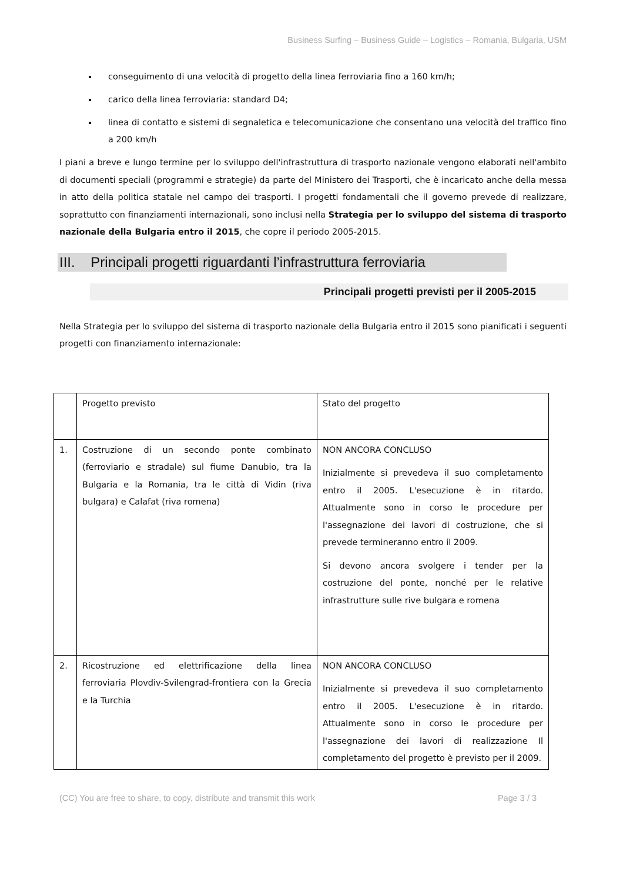Business Surfing – Business Guide – Logistics – Romania, Bulgaria, USM
conseguimento di una velocità di progetto della linea ferroviaria fino a 160 km/h;
carico della linea ferroviaria: standard D4;
linea di contatto e sistemi di segnaletica e telecomunicazione che consentano una velocità del traffico fino a 200 km/h
I piani a breve e lungo termine per lo sviluppo dell'infrastruttura di trasporto nazionale vengono elaborati nell'ambito di documenti speciali (programmi e strategie) da parte del Ministero dei Trasporti, che è incaricato anche della messa in atto della politica statale nel campo dei trasporti. I progetti fondamentali che il governo prevede di realizzare, soprattutto con finanziamenti internazionali, sono inclusi nella Strategia per lo sviluppo del sistema di trasporto nazionale della Bulgaria entro il 2015, che copre il periodo 2005-2015.
III. Principali progetti riguardanti l’infrastruttura ferroviaria
Principali progetti previsti per il 2005-2015
Nella Strategia per lo sviluppo del sistema di trasporto nazionale della Bulgaria entro il 2015 sono pianificati i seguenti progetti con finanziamento internazionale:
| | Progetto previsto | Stato del progetto |
| 1. | Costruzione di un secondo ponte combinato (ferroviario e stradale) sul fiume Danubio, tra la Bulgaria e la Romania, tra le città di Vidin (riva bulgara) e Calafat (riva romena) | NON ANCORA CONCLUSO Inizialmente si prevedeva il suo completamento entro il 2005. L'esecuzione è in ritardo. Attualmente sono in corso le procedure per l'assegnazione dei lavori di costruzione, che si prevede termineranno entro il 2009. Si devono ancora svolgere i tender per la costruzione del ponte, nonché per le relative infrastrutture sulle rive bulgara e romena |
| 2. | Ricostruzione ed elettrificazione della linea ferroviaria Plovdiv-Svilengrad-frontiera con la Grecia e la Turchia | NON ANCORA CONCLUSO Inizialmente si prevedeva il suo completamento entro il 2005. L'esecuzione è in ritardo. Attualmente sono in corso le procedure per l'assegnazione dei lavori di realizzazione Il completamento del progetto è previsto per il 2009. |
(CC) You are free to share, to copy, distribute and transmit this work Page 3 / 3